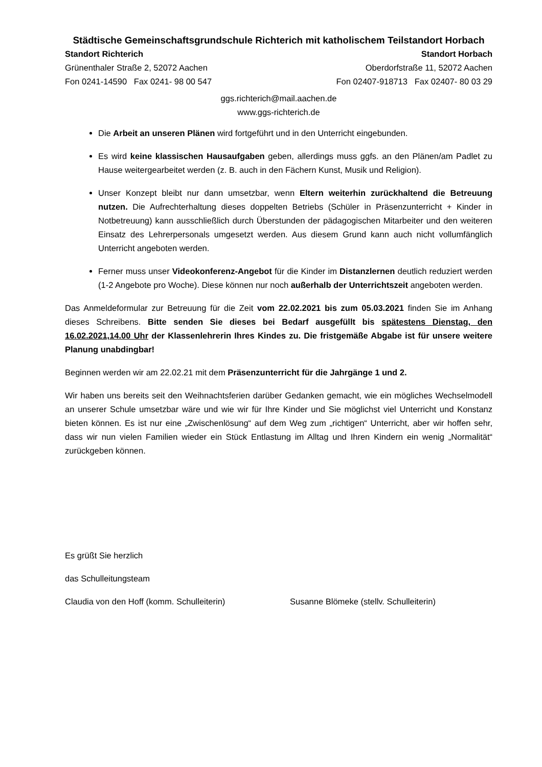Städtische Gemeinschaftsgrundschule Richterich mit katholischem Teilstandort Horbach
Standort Richterich
Grünenthaler Straße 2, 52072 Aachen
Fon 0241-14590 Fax 0241- 98 00 547
Standort Horbach
Oberdorfstraße 11, 52072 Aachen
Fon 02407-918713 Fax 02407- 80 03 29
ggs.richterich@mail.aachen.de
www.ggs-richterich.de
Die Arbeit an unseren Plänen wird fortgeführt und in den Unterricht eingebunden.
Es wird keine klassischen Hausaufgaben geben, allerdings muss ggfs. an den Plänen/am Padlet zu Hause weitergearbeitet werden (z. B. auch in den Fächern Kunst, Musik und Religion).
Unser Konzept bleibt nur dann umsetzbar, wenn Eltern weiterhin zurückhaltend die Betreuung nutzen. Die Aufrechterhaltung dieses doppelten Betriebs (Schüler in Präsenzunterricht + Kinder in Notbetreuung) kann ausschließlich durch Überstunden der pädagogischen Mitarbeiter und den weiteren Einsatz des Lehrerpersonals umgesetzt werden. Aus diesem Grund kann auch nicht vollumfänglich Unterricht angeboten werden.
Ferner muss unser Videokonferenz-Angebot für die Kinder im Distanzlernen deutlich reduziert werden (1-2 Angebote pro Woche). Diese können nur noch außerhalb der Unterrichtszeit angeboten werden.
Das Anmeldeformular zur Betreuung für die Zeit vom 22.02.2021 bis zum 05.03.2021 finden Sie im Anhang dieses Schreibens. Bitte senden Sie dieses bei Bedarf ausgefüllt bis spätestens Dienstag, den 16.02.2021,14.00 Uhr der Klassenlehrerin Ihres Kindes zu. Die fristgemäße Abgabe ist für unsere weitere Planung unabdingbar!
Beginnen werden wir am 22.02.21 mit dem Präsenzunterricht für die Jahrgänge 1 und 2.
Wir haben uns bereits seit den Weihnachtsferien darüber Gedanken gemacht, wie ein mögliches Wechselmodell an unserer Schule umsetzbar wäre und wie wir für Ihre Kinder und Sie möglichst viel Unterricht und Konstanz bieten können. Es ist nur eine „Zwischenlösung“ auf dem Weg zum „richtigen“ Unterricht, aber wir hoffen sehr, dass wir nun vielen Familien wieder ein Stück Entlastung im Alltag und Ihren Kindern ein wenig „Normalität“ zurückgeben können.
Es grüßt Sie herzlich
das Schulleitungsteam
Claudia von den Hoff (komm. Schulleiterin) Susanne Blömeke (stellv. Schulleiterin)